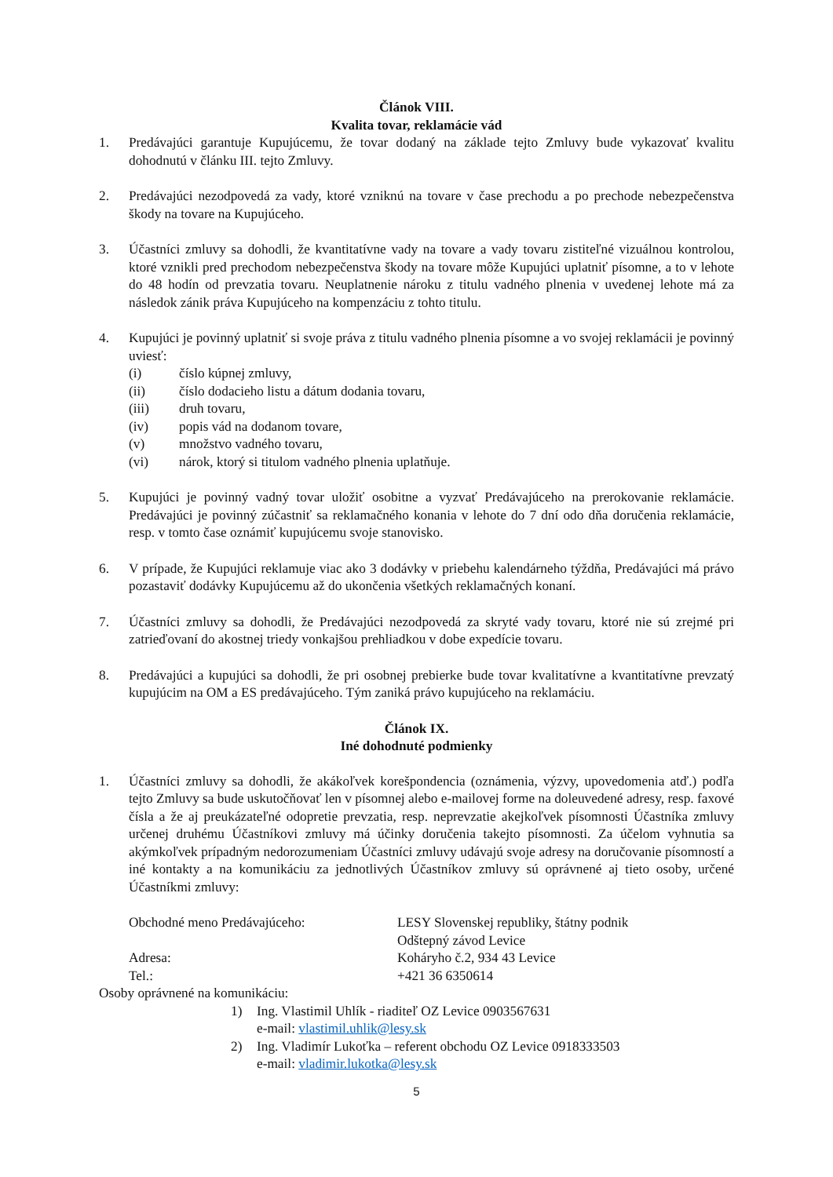Článok VIII.
Kvalita tovar, reklamácie vád
1. Predávajúci garantuje Kupujúcemu, že tovar dodaný na základe tejto Zmluvy bude vykazovať kvalitu dohodnutú v článku III. tejto Zmluvy.
2. Predávajúci nezodpovedá za vady, ktoré vzniknú na tovare v čase prechodu a po prechode nebezpečenstva škody na tovare na Kupujúceho.
3. Účastníci zmluvy sa dohodli, že kvantitatívne vady na tovare a vady tovaru zistiteľné vizuálnou kontrolou, ktoré vznikli pred prechodom nebezpečenstva škody na tovare môže Kupujúci uplatniť písomne, a to v lehote do 48 hodín od prevzatia tovaru. Neuplatnenie nároku z titulu vadného plnenia v uvedenej lehote má za následok zánik práva Kupujúceho na kompenzáciu z tohto titulu.
4. Kupujúci je povinný uplatniť si svoje práva z titulu vadného plnenia písomne a vo svojej reklamácii je povinný uviesť:
(i) číslo kúpnej zmluvy,
(ii) číslo dodacieho listu a dátum dodania tovaru,
(iii) druh tovaru,
(iv) popis vád na dodanom tovare,
(v) množstvo vadného tovaru,
(vi) nárok, ktorý si titulom vadného plnenia uplatňuje.
5. Kupujúci je povinný vadný tovar uložiť osobitne a vyzvať Predávajúceho na prerokovanie reklamácie. Predávajúci je povinný zúčastniť sa reklamačného konania v lehote do 7 dní odo dňa doručenia reklamácie, resp. v tomto čase oznámiť kupujúcemu svoje stanovisko.
6. V prípade, že Kupujúci reklamuje viac ako 3 dodávky v priebehu kalendárneho týždňa, Predávajúci má právo pozastaviť dodávky Kupujúcemu až do ukončenia všetkých reklamačných konaní.
7. Účastníci zmluvy sa dohodli, že Predávajúci nezodpovedá za skryté vady tovaru, ktoré nie sú zrejmé pri zatrieďovaní do akostnej triedy vonkajšou prehliadkou v dobe expedície tovaru.
8. Predávajúci a kupujúci sa dohodli, že pri osobnej prebierke bude tovar kvalitatívne a kvantitatívne prevzatý kupujúcim na OM a ES predávajúceho. Tým zaniká právo kupujúceho na reklamáciu.
Článok IX.
Iné dohodnuté podmienky
1. Účastníci zmluvy sa dohodli, že akákoľvek korešpondencia (oznámenia, výzvy, upovedomenia atď.) podľa tejto Zmluvy sa bude uskutočňovať len v písomnej alebo e-mailovej forme na doleuvedené adresy, resp. faxové čísla a že aj preukázateľné odopretie prevzatia, resp. neprevzatie akejkoľvek písomnosti Účastníka zmluvy určenej druhému Účastníkovi zmluvy má účinky doručenia takejto písomnosti. Za účelom vyhnutia sa akýmkoľvek prípadným nedorozumeniam Účastníci zmluvy udávajú svoje adresy na doručovanie písomností a iné kontakty a na komunikáciu za jednotlivých Účastníkov zmluvy sú oprávnené aj tieto osoby, určené Účastníkmi zmluvy:
Obchodné meno Predávajúceho: LESY Slovenskej republiky, štátny podnik
Odštepný závod Levice
Adresa: Koháryho č.2, 934 43 Levice
Tel.: +421 36 6350614
Osoby oprávnené na komunikáciu:
1) Ing. Vlastimil Uhlík - riaditeľ OZ Levice 0903567631
e-mail: vlastimil.uhlik@lesy.sk
2) Ing. Vladimír Lukoťka – referent obchodu OZ Levice 0918333503
e-mail: vladimir.lukotka@lesy.sk
5